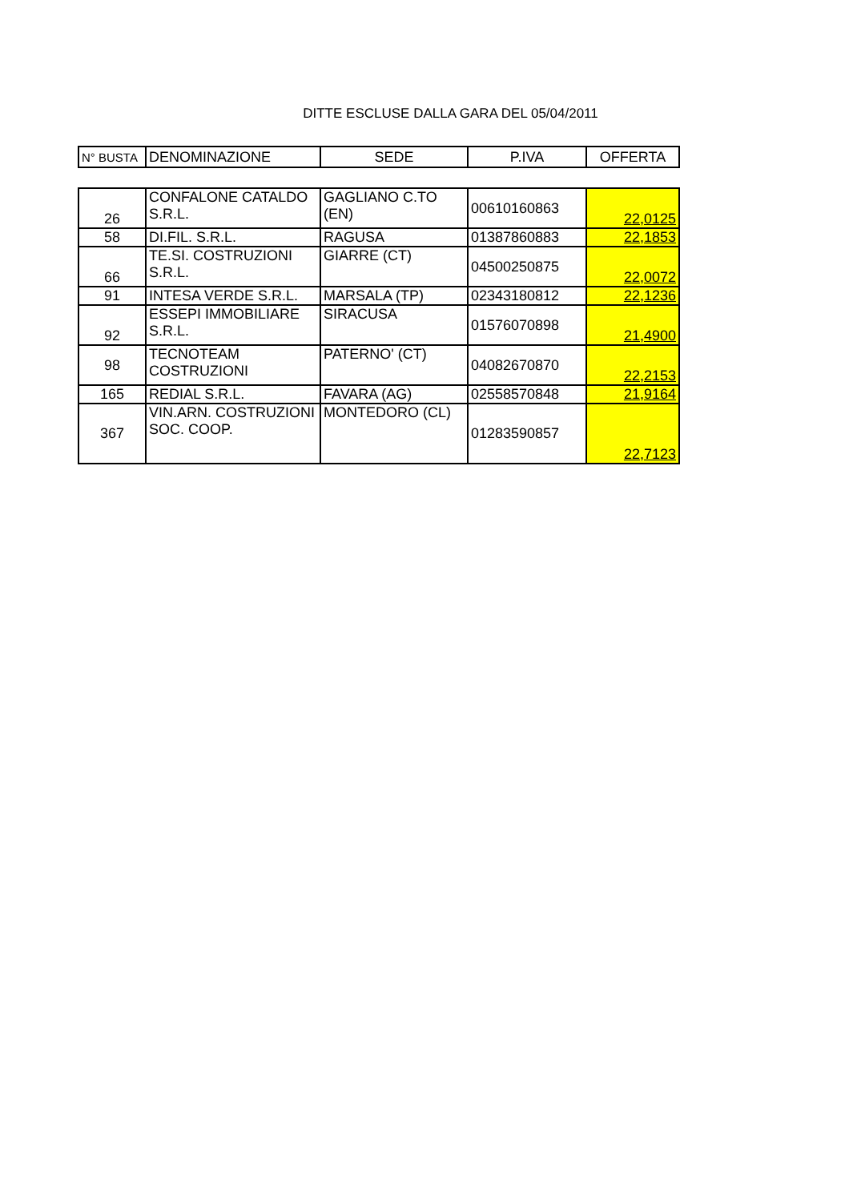DITTE ESCLUSE DALLA GARA DEL 05/04/2011
| N° BUSTA | DENOMINAZIONE | SEDE | P.IVA | OFFERTA |
| --- | --- | --- | --- | --- |
| 26 | CONFALONE CATALDO S.R.L. | GAGLIANO C.TO (EN) | 00610160863 | 22,0125 |
| 58 | DI.FIL. S.R.L. | RAGUSA | 01387860883 | 22,1853 |
| 66 | TE.SI. COSTRUZIONI S.R.L. | GIARRE (CT) | 04500250875 | 22,0072 |
| 91 | INTESA VERDE S.R.L. | MARSALA (TP) | 02343180812 | 22,1236 |
| 92 | ESSEPI IMMOBILIARE S.R.L. | SIRACUSA | 01576070898 | 21,4900 |
| 98 | TECNOTEAM COSTRUZIONI | PATERNO' (CT) | 04082670870 | 22,2153 |
| 165 | REDIAL S.R.L. | FAVARA (AG) | 02558570848 | 21,9164 |
| 367 | VIN.ARN. COSTRUZIONI SOC. COOP. | MONTEDORO (CL) | 01283590857 | 22,7123 |